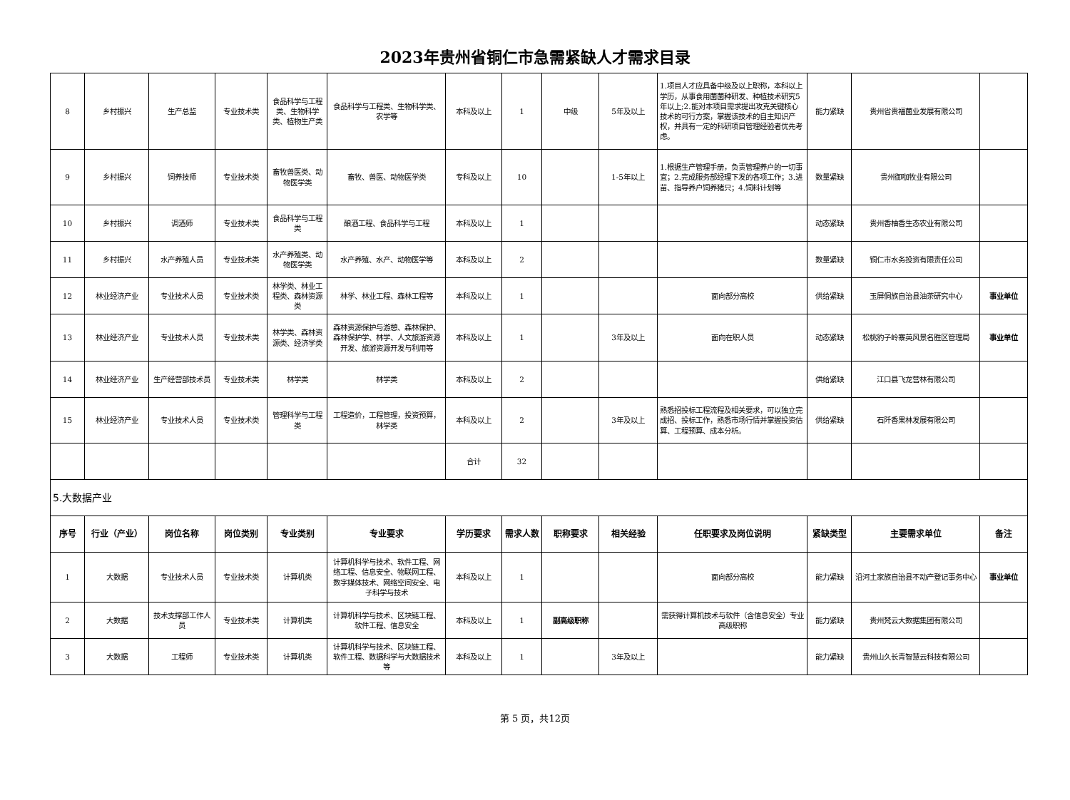2023年贵州省铜仁市急需紧缺人才需求目录
| 8 | 乡村振兴 | 生产总监 | 专业技术类 | 食品科学与工程类、生物科学类、植物生产类 | 食品科学与工程类、生物科学类、农学等 | 本科及以上 | 1 | 中级 | 5年及以上 | 1.项目人才应具备中级及以上职称，本科以上学历，从事食用菌菌种研发、种植技术研究5年以上;2.能对本项目需求提出攻克关键核心技术的可行方案，掌握该技术的自主知识产权，并具有一定的科研项目管理经验者优先考虑。 | 能力紧缺 | 贵州省贵福菌业发展有限公司 | |
| 9 | 乡村振兴 | 饲养技师 | 专业技术类 | 畜牧兽医类、动物医学类 | 畜牧、兽医、动物医学类 | 专科及以上 | 10 | | 1-5年以上 | 1.根据生产管理手册，负责管理养户的一切事宜；2.完成服务部经理下发的各项工作；3.进苗、指导养户饲养猪只；4.饲料计划等 | 数量紧缺 | 贵州御咖牧业有限公司 | |
| 10 | 乡村振兴 | 调酒师 | 专业技术类 | 食品科学与工程类 | 酿酒工程、食品科学与工程 | 本科及以上 | 1 | | | | 动态紧缺 | 贵州香柚香生态农业有限公司 | |
| 11 | 乡村振兴 | 水产养殖人员 | 专业技术类 | 水产养殖类、动物医学类 | 水产养殖、水产、动物医学等 | 本科及以上 | 2 | | | | 数量紧缺 | 铜仁市水务投资有限责任公司 | |
| 12 | 林业经济产业 | 专业技术人员 | 专业技术类 | 林学类、林业工程类、森林资源类 | 林学、林业工程、森林工程等 | 本科及以上 | 1 | | | 面向部分高校 | 供给紧缺 | 玉屏侗族自治县油茶研究中心 | 事业单位 |
| 13 | 林业经济产业 | 专业技术人员 | 专业技术类 | 林学类、森林资源类、经济学类 | 森林资源保护与游憩、森林保护、森林保护学、林学、人文旅游资源开发、旅游资源开发与利用等 | 本科及以上 | 1 | | 3年及以上 | 面向在职人员 | 动态紧缺 | 松桃豹子岭寨英风景名胜区管理局 | 事业单位 |
| 14 | 林业经济产业 | 生产经营部技术员 | 专业技术类 | 林学类 | 林学类 | 本科及以上 | 2 | | | | 供给紧缺 | 江口县飞龙营林有限公司 | |
| 15 | 林业经济产业 | 专业技术人员 | 专业技术类 | 管理科学与工程类 | 工程造价，工程管理，投资预算，林学类 | 本科及以上 | 2 | | 3年及以上 | 熟悉招投标工程流程及相关要求，可以独立完成招、投标工作，熟悉市场行情并掌握投资估算、工程预算、成本分析。 | 供给紧缺 | 石阡香果林发展有限公司 | |
| | | | | | | 合计 | 32 | | | | | | |
| 5.大数据产业 | | | | | | | | | | | | | |
| 序号 | 行业（产业） | 岗位名称 | 岗位类别 | 专业类别 | 专业要求 | 学历要求 | 需求人数 | 职称要求 | 相关经验 | 任职要求及岗位说明 | 紧缺类型 | 主要需求单位 | 备注 |
| 1 | 大数据 | 专业技术人员 | 专业技术类 | 计算机类 | 计算机科学与技术、软件工程、网络工程、信息安全、物联网工程、数字媒体技术、网络空间安全、电子科学与技术 | 本科及以上 | 1 | | | 面向部分高校 | 能力紧缺 | 沿河土家族自治县不动产登记事务中心 | 事业单位 |
| 2 | 大数据 | 技术支撑部工作人员 | 专业技术类 | 计算机类 | 计算机科学与技术、区块链工程、软件工程、信息安全 | 本科及以上 | 1 | 副高级职称 | | 需获得计算机技术与软件（含信息安全）专业高级职称 | 能力紧缺 | 贵州梵云大数据集团有限公司 | |
| 3 | 大数据 | 工程师 | 专业技术类 | 计算机类 | 计算机科学与技术、区块链工程、软件工程、数据科学与大数据技术等 | 本科及以上 | 1 | | 3年及以上 | | 能力紧缺 | 贵州山久长青智慧云科技有限公司 | |
第 5 页，共12页